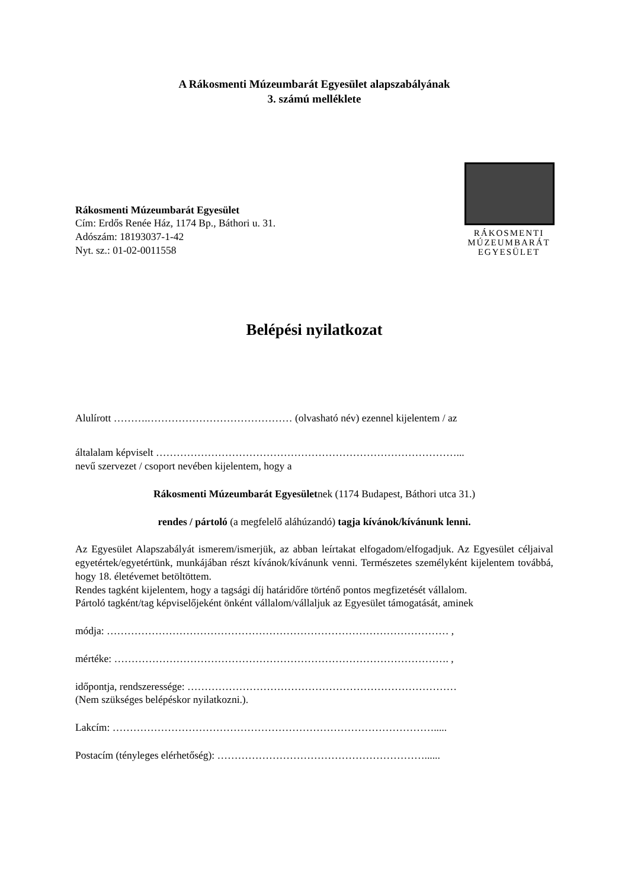A Rákosmenti Múzeumbarát Egyesület alapszabályának
3. számú melléklete
Rákosmenti Múzeumbarát Egyesület
Cím: Erdős Renée Ház, 1174 Bp., Báthori u. 31.
Adószám: 18193037-1-42
Nyt. sz.: 01-02-0011558
RÁKOSMENTI
MÚZEUMBARÁT
EGYESÜLET
Belépési nyilatkozat
Alulírott ……….…………………………………… (olvasható név) ezennel kijelentem / az
általalam képviselt ……………………………………………………………………………...
nevű szervezet / csoport nevében kijelentem, hogy a
Rákosmenti Múzeumbarát Egyesületnek (1174 Budapest, Báthori utca 31.)
rendes / pártoló (a megfelelő aláhúzandó) tagja kívánok/kívánunk lenni.
Az Egyesület Alapszabályát ismerem/ismerjük, az abban leírtakat elfogadom/elfogadjuk. Az Egyesület céljaival egyetértek/egyetértünk, munkájában részt kívánok/kívánunk venni. Természetes személyként kijelentem továbbá, hogy 18. életévemet betöltöttem.
Rendes tagként kijelentem, hogy a tagsági díj határidőre történő pontos megfizetését vállalom.
Pártoló tagként/tag képviselőjeként önként vállalom/vállaljuk az Egyesület támogatását, aminek
módja: ……………………………………………………………………………………… ,
mértéke: ……………………………………………………………………………………. ,
időpontja, rendszeressége: ……………………………………………………………………
(Nem szükséges belépéskor nyilatkozni.).
Lakcím: ………………………………………………………………………………….....
Postacím (tényleges elérhetőség): ……………………………………………………......